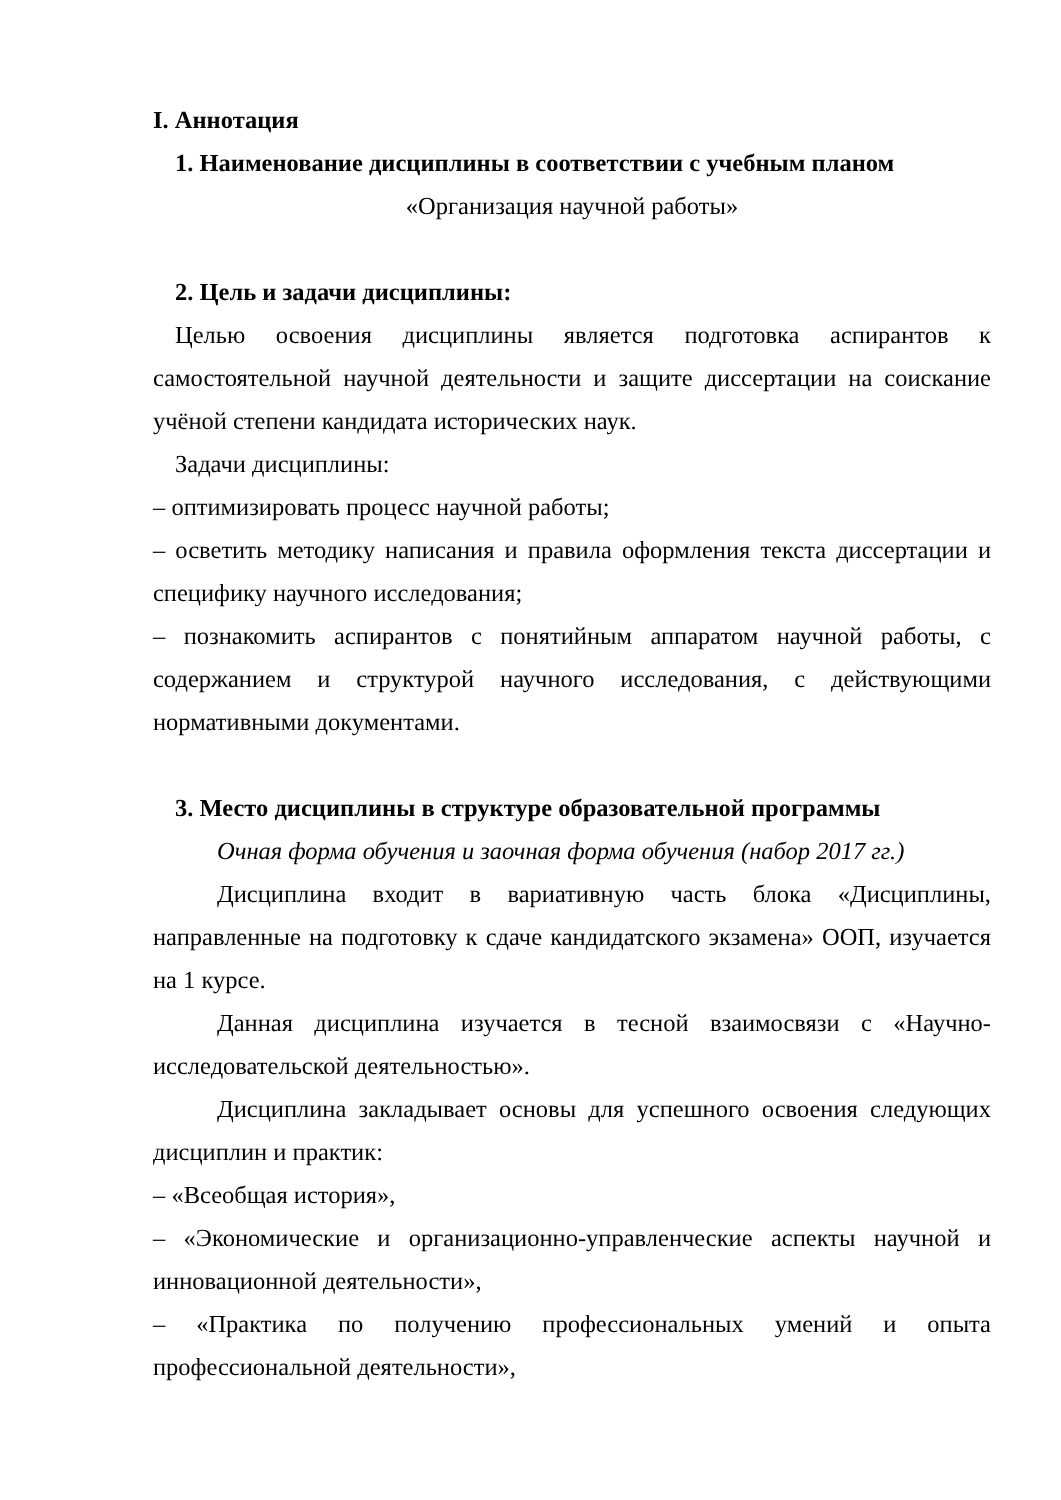I. Аннотация
1. Наименование дисциплины в соответствии с учебным планом
«Организация научной работы»
2. Цель и задачи дисциплины:
Целью освоения дисциплины является подготовка аспирантов к самостоятельной научной деятельности и защите диссертации на соискание учёной степени кандидата исторических наук.
Задачи дисциплины:
– оптимизировать процесс научной работы;
– осветить методику написания и правила оформления текста диссертации и специфику научного исследования;
– познакомить аспирантов с понятийным аппаратом научной работы, с содержанием и структурой научного исследования, с действующими нормативными документами.
3. Место дисциплины в структуре образовательной программы
Очная форма обучения и заочная форма обучения (набор 2017 гг.)
Дисциплина входит в вариативную часть блока «Дисциплины, направленные на подготовку к сдаче кандидатского экзамена» ООП, изучается на 1 курсе.
Данная дисциплина изучается в тесной взаимосвязи с «Научно-исследовательской деятельностью».
Дисциплина закладывает основы для успешного освоения следующих дисциплин и практик:
– «Всеобщая история»,
– «Экономические и организационно-управленческие аспекты научной и инновационной деятельности»,
– «Практика по получению профессиональных умений и опыта профессиональной деятельности»,